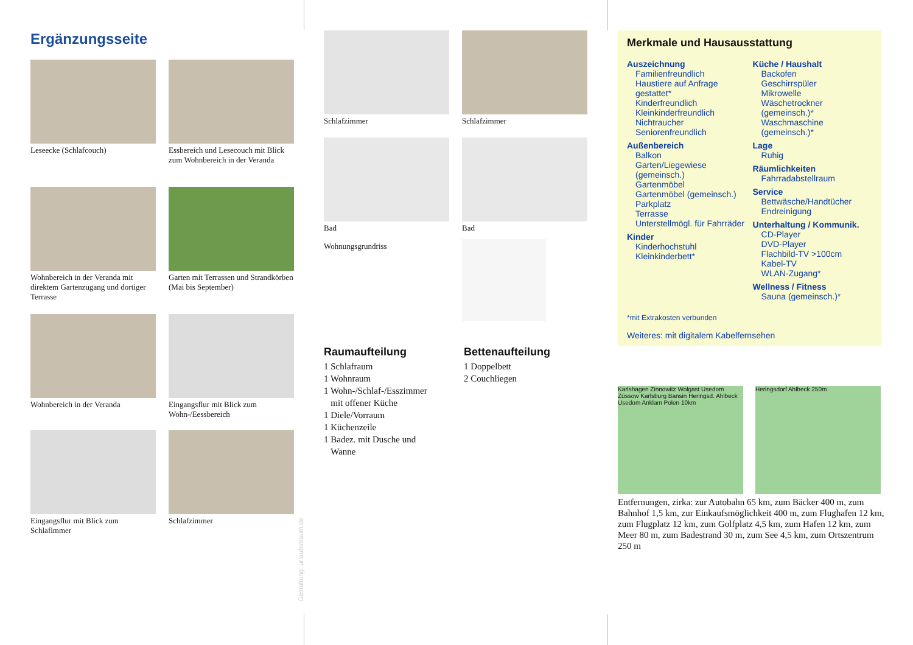Ergänzungsseite
Leseecke (Schlafcouch)
Essbereich und Lesecouch mit Blick zum Wohnbereich in der Veranda
Wohnbereich in der Veranda mit direktem Gartenzugang und dortiger Terrasse
Garten mit Terrassen und Strandkörben (Mai bis September)
Wohnbereich in der Veranda
Eingangsflur mit Blick zum Wohn-/Eessbereich
Eingangsflur mit Blick zum Schlafimmer
Schlafzimmer
Gestaltung: urlaubstraum.de
Schlafzimmer
Schlafzimmer
Bad
Wohnungsgrundriss
Bad
Raumaufteilung
1 Schlafraum
1 Wohnraum
1 Wohn-/Schlaf-/Esszimmer
mit offener Küche
1 Diele/Vorraum
1 Küchenzeile
1 Badez. mit Dusche und
Wanne
Bettenaufteilung
1 Doppelbett
2 Couchliegen
Merkmale und Hausausstattung
Auszeichnung
Familienfreundlich
Haustiere auf Anfrage gestattet*
Kinderfreundlich
Kleinkinderfreundlich
Nichtraucher
Seniorenfreundlich
Außenbereich
Balkon
Garten/Liegewiese (gemeinsch.)
Gartenmöbel
Gartenmöbel (gemeinsch.)
Parkplatz
Terrasse
Unterstellmögl. für Fahrräder
Kinder
Kinderhochstuhl
Kleinkinderbett*
Küche / Haushalt
Backofen
Geschirrspüler
Mikrowelle
Wäschetrockner (gemeinsch.)*
Waschmaschine (gemeinsch.)*
Lage
Ruhig
Räumlichkeiten
Fahrradabstellraum
Service
Bettwäsche/Handtücher
Endreinigung
Unterhaltung / Kommunik.
CD-Player
DVD-Player
Flachbild-TV >100cm
Kabel-TV
WLAN-Zugang*
Wellness / Fitness
Sauna (gemeinsch.)*
*mit Extrakosten verbunden
Weiteres: mit digitalem Kabelfernsehen
Karlshagen Zinnowitz Wolgast Usedom Züssow Karlsburg Bansin Heringsd. Ahlbeck Usedom Anklam Polen 10km
Heringsdorf Ahlbeck 250m
Entfernungen, zirka: zur Autobahn 65 km, zum Bäcker 400 m, zum Bahnhof 1,5 km, zur Einkaufsmöglichkeit 400 m, zum Flughafen 12 km, zum Flugplatz 12 km, zum Golfplatz 4,5 km, zum Hafen 12 km, zum Meer 80 m, zum Badestrand 30 m, zum See 4,5 km, zum Ortszentrum 250 m